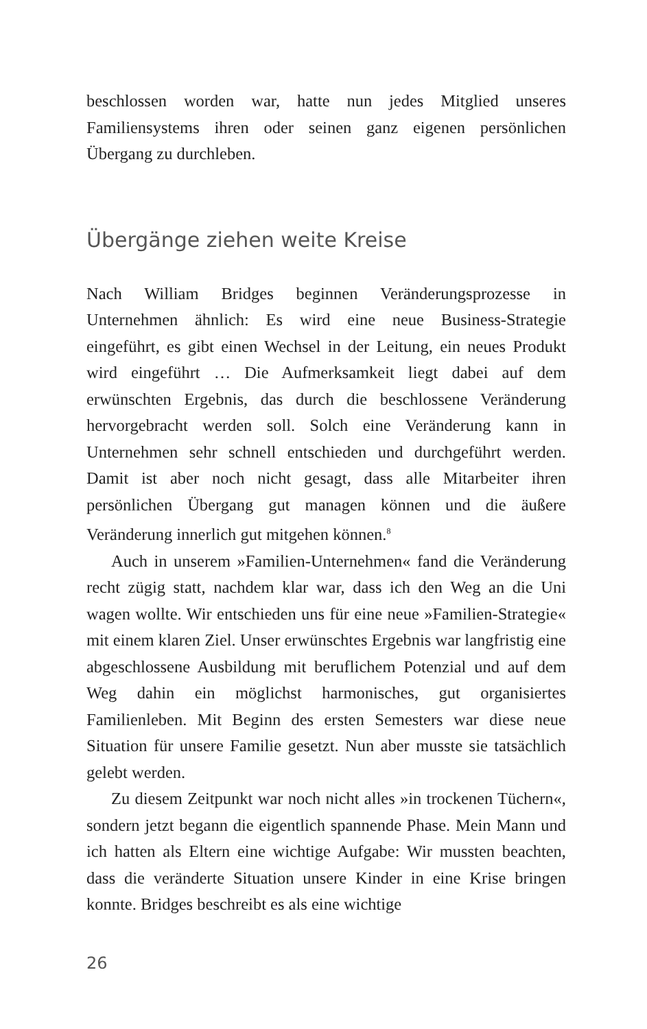beschlossen worden war, hatte nun jedes Mitglied unseres Familiensystems ihren oder seinen ganz eigenen persönlichen Übergang zu durchleben.
Übergänge ziehen weite Kreise
Nach William Bridges beginnen Veränderungsprozesse in Unternehmen ähnlich: Es wird eine neue Business-Strategie eingeführt, es gibt einen Wechsel in der Leitung, ein neues Produkt wird eingeführt … Die Aufmerksamkeit liegt dabei auf dem erwünschten Ergebnis, das durch die beschlossene Veränderung hervorgebracht werden soll. Solch eine Veränderung kann in Unternehmen sehr schnell entschieden und durchgeführt werden. Damit ist aber noch nicht gesagt, dass alle Mitarbeiter ihren persönlichen Übergang gut managen können und die äußere Veränderung innerlich gut mitgehen können.<sup>8</sup>
Auch in unserem »Familien-Unternehmen« fand die Veränderung recht zügig statt, nachdem klar war, dass ich den Weg an die Uni wagen wollte. Wir entschieden uns für eine neue »Familien-Strategie« mit einem klaren Ziel. Unser erwünschtes Ergebnis war langfristig eine abgeschlossene Ausbildung mit beruflichem Potenzial und auf dem Weg dahin ein möglichst harmonisches, gut organisiertes Familienleben. Mit Beginn des ersten Semesters war diese neue Situation für unsere Familie gesetzt. Nun aber musste sie tatsächlich gelebt werden.
Zu diesem Zeitpunkt war noch nicht alles »in trockenen Tüchern«, sondern jetzt begann die eigentlich spannende Phase. Mein Mann und ich hatten als Eltern eine wichtige Aufgabe: Wir mussten beachten, dass die veränderte Situation unsere Kinder in eine Krise bringen konnte. Bridges beschreibt es als eine wichtige
26